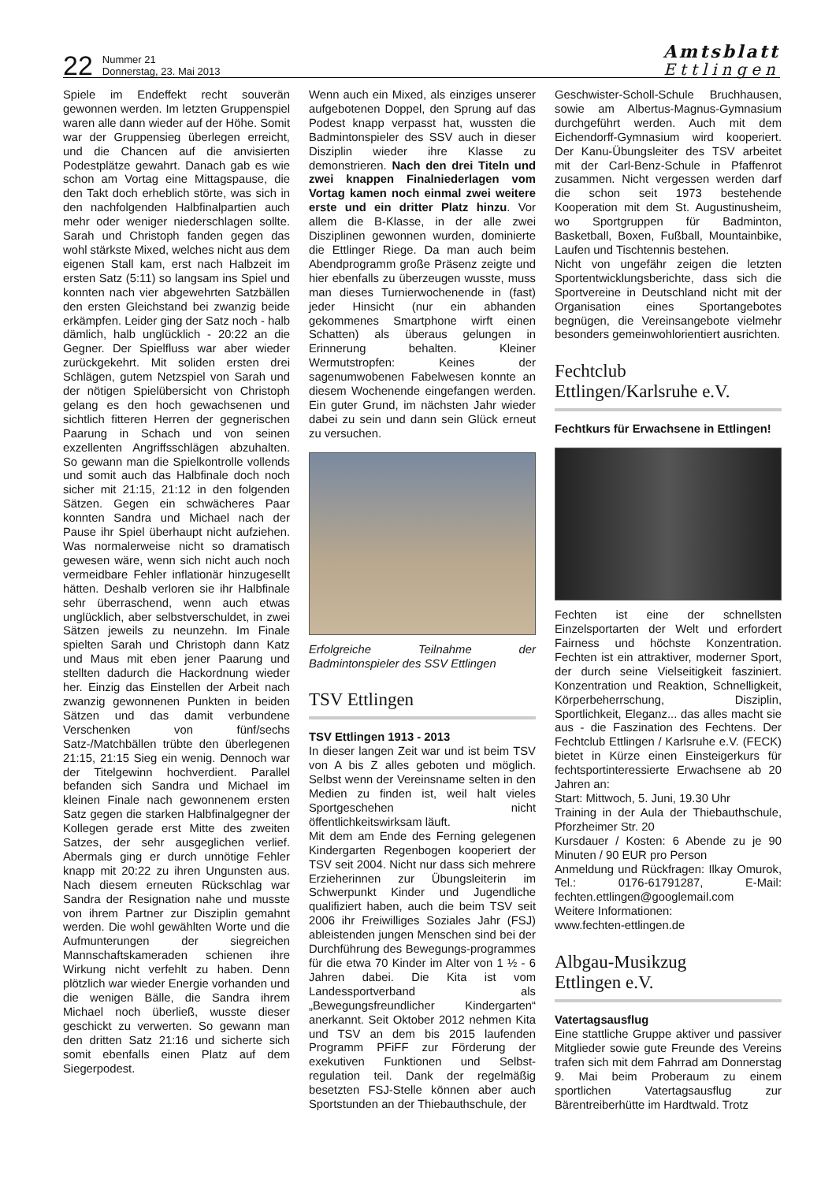22
Nummer 21
Donnerstag, 23. Mai 2013
Amtsblatt
Ettlingen
Spiele im Endeffekt recht souverän gewonnen werden. Im letzten Gruppenspiel waren alle dann wieder auf der Höhe. Somit war der Gruppensieg überlegen erreicht, und die Chancen auf die anvisierten Podestplätze gewahrt. Danach gab es wie schon am Vortag eine Mittagspause, die den Takt doch erheblich störte, was sich in den nachfolgenden Halbfinalpartien auch mehr oder weniger niederschlagen sollte. Sarah und Christoph fanden gegen das wohl stärkste Mixed, welches nicht aus dem eigenen Stall kam, erst nach Halbzeit im ersten Satz (5:11) so langsam ins Spiel und konnten nach vier abgewehrten Satzbällen den ersten Gleichstand bei zwanzig beide erkämpfen. Leider ging der Satz noch - halb dämlich, halb unglücklich - 20:22 an die Gegner. Der Spielfluss war aber wieder zurückgekehrt. Mit soliden ersten drei Schlägen, gutem Netzspiel von Sarah und der nötigen Spielübersicht von Christoph gelang es den hoch gewachsenen und sichtlich fitteren Herren der gegnerischen Paarung in Schach und von seinen exzellenten Angriffsschlägen abzuhalten. So gewann man die Spielkontrolle vollends und somit auch das Halbfinale doch noch sicher mit 21:15, 21:12 in den folgenden Sätzen. Gegen ein schwächeres Paar konnten Sandra und Michael nach der Pause ihr Spiel überhaupt nicht aufziehen. Was normalerweise nicht so dramatisch gewesen wäre, wenn sich nicht auch noch vermeidbare Fehler inflationär hinzugesellt hätten. Deshalb verloren sie ihr Halbfinale sehr überraschend, wenn auch etwas unglücklich, aber selbstverschuldet, in zwei Sätzen jeweils zu neunzehn. Im Finale spielten Sarah und Christoph dann Katz und Maus mit eben jener Paarung und stellten dadurch die Hackordnung wieder her. Einzig das Einstellen der Arbeit nach zwanzig gewonnenen Punkten in beiden Sätzen und das damit verbundene Verschenken von fünf/sechs Satz-/Matchbällen trübte den überlegenen 21:15, 21:15 Sieg ein wenig. Dennoch war der Titelgewinn hochverdient. Parallel befanden sich Sandra und Michael im kleinen Finale nach gewonnenem ersten Satz gegen die starken Halbfinalgegner der Kollegen gerade erst Mitte des zweiten Satzes, der sehr ausgeglichen verlief. Abermals ging er durch unnötige Fehler knapp mit 20:22 zu ihren Ungunsten aus. Nach diesem erneuten Rückschlag war Sandra der Resignation nahe und musste von ihrem Partner zur Disziplin gemahnt werden. Die wohl gewählten Worte und die Aufmunterungen der siegreichen Mannschaftskameraden schienen ihre Wirkung nicht verfehlt zu haben. Denn plötzlich war wieder Energie vorhanden und die wenigen Bälle, die Sandra ihrem Michael noch überließ, wusste dieser geschickt zu verwerten. So gewann man den dritten Satz 21:16 und sicherte sich somit ebenfalls einen Platz auf dem Siegerpodest.
Wenn auch ein Mixed, als einziges unserer aufgebotenen Doppel, den Sprung auf das Podest knapp verpasst hat, wussten die Badmintonspieler des SSV auch in dieser Disziplin wieder ihre Klasse zu demonstrieren. Nach den drei Titeln und zwei knappen Finalniederlagen vom Vortag kamen noch einmal zwei weitere erste und ein dritter Platz hinzu. Vor allem die B-Klasse, in der alle zwei Disziplinen gewonnen wurden, dominierte die Ettlinger Riege. Da man auch beim Abendprogramm große Präsenz zeigte und hier ebenfalls zu überzeugen wusste, muss man dieses Turnierwochenende in (fast) jeder Hinsicht (nur ein abhanden gekommenes Smartphone wirft einen Schatten) als überaus gelungen in Erinnerung behalten. Kleiner Wermutstropfen: Keines der sagenumwobenen Fabelwesen konnte an diesem Wochenende eingefangen werden. Ein guter Grund, im nächsten Jahr wieder dabei zu sein und dann sein Glück erneut zu versuchen.
Erfolgreiche Teilnahme der Badmintonspieler des SSV Ettlingen
TSV Ettlingen
TSV Ettlingen 1913 - 2013
In dieser langen Zeit war und ist beim TSV von A bis Z alles geboten und möglich. Selbst wenn der Vereinsname selten in den Medien zu finden ist, weil halt vieles Sportgeschehen nicht öffentlichkeitswirksam läuft.
Mit dem am Ende des Ferning gelegenen Kindergarten Regenbogen kooperiert der TSV seit 2004. Nicht nur dass sich mehrere Erzieherinnen zur Übungsleiterin im Schwerpunkt Kinder und Jugendliche qualifiziert haben, auch die beim TSV seit 2006 ihr Freiwilliges Soziales Jahr (FSJ) ableistenden jungen Menschen sind bei der Durchführung des Bewegungs-programmes für die etwa 70 Kinder im Alter von 1 ½ - 6 Jahren dabei. Die Kita ist vom Landessportverband als „Bewegungsfreundlicher Kindergarten“ anerkannt. Seit Oktober 2012 nehmen Kita und TSV an dem bis 2015 laufenden Programm PFiFF zur Förderung der exekutiven Funktionen und Selbst-regulation teil. Dank der regelmäßig besetzten FSJ-Stelle können aber auch Sportstunden an der Thiebauthschule, der
Geschwister-Scholl-Schule Bruchhausen, sowie am Albertus-Magnus-Gymnasium durchgeführt werden. Auch mit dem Eichendorff-Gymnasium wird kooperiert. Der Kanu-Übungsleiter des TSV arbeitet mit der Carl-Benz-Schule in Pfaffenrot zusammen. Nicht vergessen werden darf die schon seit 1973 bestehende Kooperation mit dem St. Augustinusheim, wo Sportgruppen für Badminton, Basketball, Boxen, Fußball, Mountainbike, Laufen und Tischtennis bestehen.
Nicht von ungefähr zeigen die letzten Sportentwicklungsberichte, dass sich die Sportvereine in Deutschland nicht mit der Organisation eines Sportangebotes begnügen, die Vereinsangebote vielmehr besonders gemeinwohlorientiert ausrichten.
Fechtclub
Ettlingen/Karlsruhe e.V.
Fechtkurs für Erwachsene in Ettlingen!
Fechten ist eine der schnellsten Einzelsportarten der Welt und erfordert Fairness und höchste Konzentration. Fechten ist ein attraktiver, moderner Sport, der durch seine Vielseitigkeit fasziniert. Konzentration und Reaktion, Schnelligkeit, Körperbeherrschung, Disziplin, Sportlichkeit, Eleganz... das alles macht sie aus - die Faszination des Fechtens. Der Fechtclub Ettlingen / Karlsruhe e.V. (FECK) bietet in Kürze einen Einsteigerkurs für fechtsportinteressierte Erwachsene ab 20 Jahren an:
Start: Mittwoch, 5. Juni, 19.30 Uhr
Training in der Aula der Thiebauthschule, Pforzheimer Str. 20
Kursdauer / Kosten: 6 Abende zu je 90 Minuten / 90 EUR pro Person
Anmeldung und Rückfragen: Ilkay Omurok, Tel.: 0176-61791287, E-Mail: fechten.ettlingen@googlemail.com
Weitere Informationen:
www.fechten-ettlingen.de
Albgau-Musikzug
Ettlingen e.V.
Vatertagsausflug
Eine stattliche Gruppe aktiver und passiver Mitglieder sowie gute Freunde des Vereins trafen sich mit dem Fahrrad am Donnerstag 9. Mai beim Proberaum zu einem sportlichen Vatertagsausflug zur Bärentreiberhütte im Hardtwald. Trotz